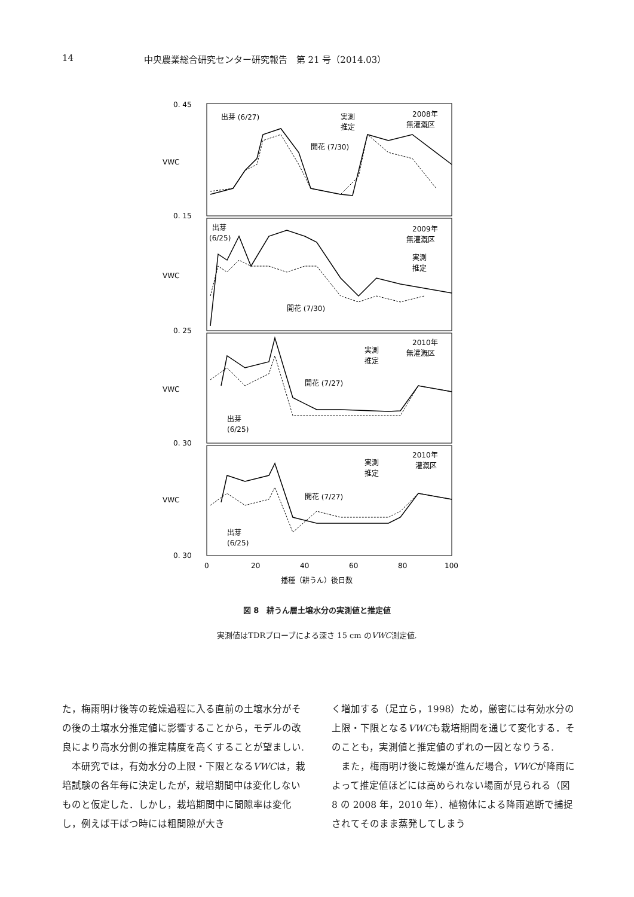14 中央農業総合研究センター研究報告　第 21 号（2014.03）
0. 45
0. 15
0. 25
0. 30
0. 30
VWC
VWC
VWC
VWC
出芽 (6/27)
開花 (7/30)
2008年
無灌漑区
実測
推定
出芽
(6/25)
2009年
無灌漑区
実測
推定
開花 (7/30)
2010年
無灌漑区
実測
推定
開花 (7/27)
出芽
(6/25)
2010年
灌漑区
実測
推定
開花 (7/27)
出芽
(6/25)
0
20
40
60
80
100
播種（耕うん）後日数
図 8　耕うん層土壌水分の実測値と推定値
実測値はTDRプローブによる深さ 15 cm のVWC測定値.
た，梅雨明け後等の乾燥過程に入る直前の土壌水分がその後の土壌水分推定値に影響することから，モデルの改良により高水分側の推定精度を高くすることが望ましい.
本研究では，有効水分の上限・下限となるVWCは，栽培試験の各年毎に決定したが，栽培期間中は変化しないものと仮定した．しかし，栽培期間中に間隙率は変化し，例えば干ばつ時には粗間隙が大き
く増加する（足立ら，1998）ため，厳密には有効水分の上限・下限となるVWCも栽培期間を通じて変化する．そのことも，実測値と推定値のずれの一因となりうる.
また，梅雨明け後に乾燥が進んだ場合，VWCが降雨によって推定値ほどには高められない場面が見られる（図 8 の 2008 年，2010 年）．植物体による降雨遮断で捕捉されてそのまま蒸発してしまう